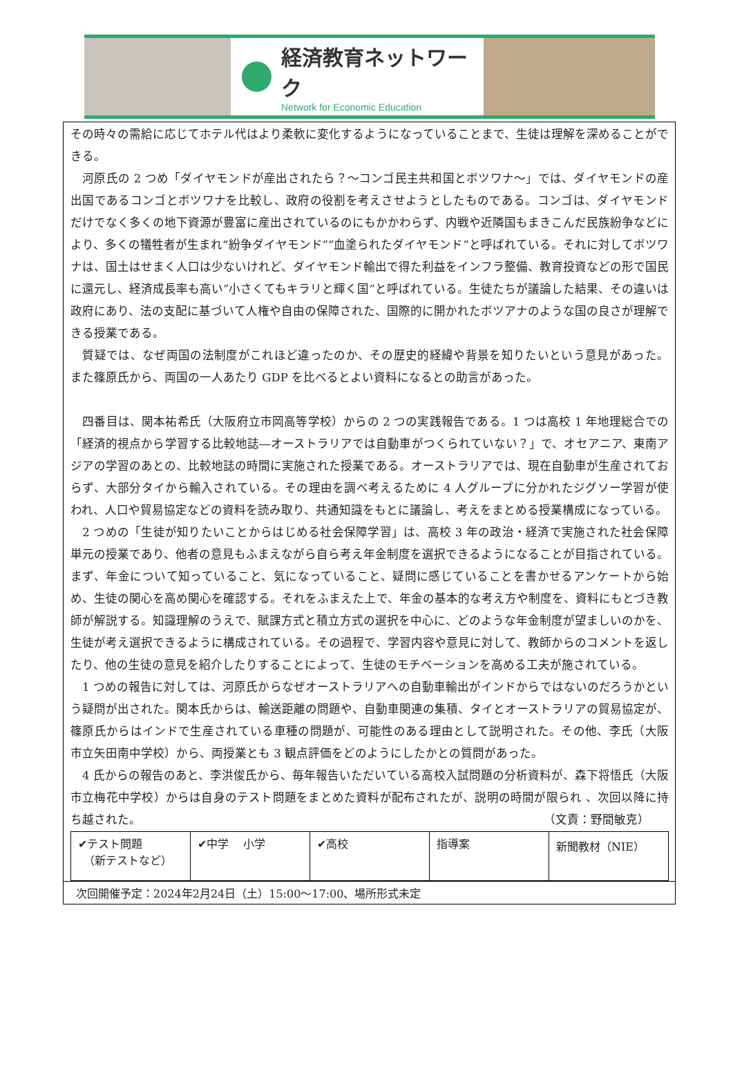経済教育ネットワーク
Network for Economic Education
その時々の需給に応じてホテル代はより柔軟に変化するようになっていることまで、生徒は理解を深めることができる。
　河原氏の 2 つめ「ダイヤモンドが産出されたら？～コンゴ民主共和国とボツワナ～」では、ダイヤモンドの産出国であるコンゴとボツワナを比較し、政府の役割を考えさせようとしたものである。コンゴは、ダイヤモンドだけでなく多くの地下資源が豊富に産出されているのにもかかわらず、内戦や近隣国もまきこんだ民族紛争などにより、多くの犠牲者が生まれ“紛争ダイヤモンド”“血塗られたダイヤモンド”と呼ばれている。それに対してボツワナは、国土はせまく人口は少ないけれど、ダイヤモンド輸出で得た利益をインフラ整備、教育投資などの形で国民に還元し、経済成長率も高い”小さくてもキラリと輝く国”と呼ばれている。生徒たちが議論した結果、その違いは政府にあり、法の支配に基づいて人権や自由の保障された、国際的に開かれたボツアナのような国の良さが理解できる授業である。
　質疑では、なぜ両国の法制度がこれほど違ったのか、その歴史的経緯や背景を知りたいという意見があった。また篠原氏から、両国の一人あたり GDP を比べるとよい資料になるとの助言があった。
　四番目は、関本祐希氏（大阪府立市岡高等学校）からの 2 つの実践報告である。1 つは高校 1 年地理総合での「経済的視点から学習する比較地誌―オーストラリアでは自動車がつくられていない？」で、オセアニア、東南アジアの学習のあとの、比較地誌の時間に実施された授業である。オーストラリアでは、現在自動車が生産されておらず、大部分タイから輸入されている。その理由を調べ考えるために 4 人グループに分かれたジグソー学習が使われ、人口や貿易協定などの資料を読み取り、共通知識をもとに議論し、考えをまとめる授業構成になっている。
　2 つめの「生徒が知りたいことからはじめる社会保障学習」は、高校 3 年の政治・経済で実施された社会保障単元の授業であり、他者の意見もふまえながら自ら考え年金制度を選択できるようになることが目指されている。まず、年金について知っていること、気になっていること、疑問に感じていることを書かせるアンケートから始め、生徒の関心を高め関心を確認する。それをふまえた上で、年金の基本的な考え方や制度を、資料にもとづき教師が解説する。知識理解のうえで、賦課方式と積立方式の選択を中心に、どのような年金制度が望ましいのかを、生徒が考え選択できるように構成されている。その過程で、学習内容や意見に対して、教師からのコメントを返したり、他の生徒の意見を紹介したりすることによって、生徒のモチベーションを高める工夫が施されている。
　1 つめの報告に対しては、河原氏からなぜオーストラリアへの自動車輸出がインドからではないのだろうかという疑問が出された。関本氏からは、輸送距離の問題や、自動車関連の集積、タイとオーストラリアの貿易協定が、篠原氏からはインドで生産されている車種の問題が、可能性のある理由として説明された。その他、李氏（大阪市立矢田南中学校）から、両授業とも 3 観点評価をどのようにしたかとの質問があった。
　4 氏からの報告のあと、李洪俊氏から、毎年報告いただいている高校入試問題の分析資料が、森下将悟氏（大阪市立梅花中学校）からは自身のテスト問題をまとめた資料が配布されたが、説明の時間が限られ 、次回以降に持ち越された。 （文責：野間敏克）
| ✔テスト問題 （新テストなど） | ✔中学 小学 | ✔高校 | 指導案 | 新聞教材（NIE） |
次回開催予定：2024年2月24日（土）15:00～17:00、場所形式未定